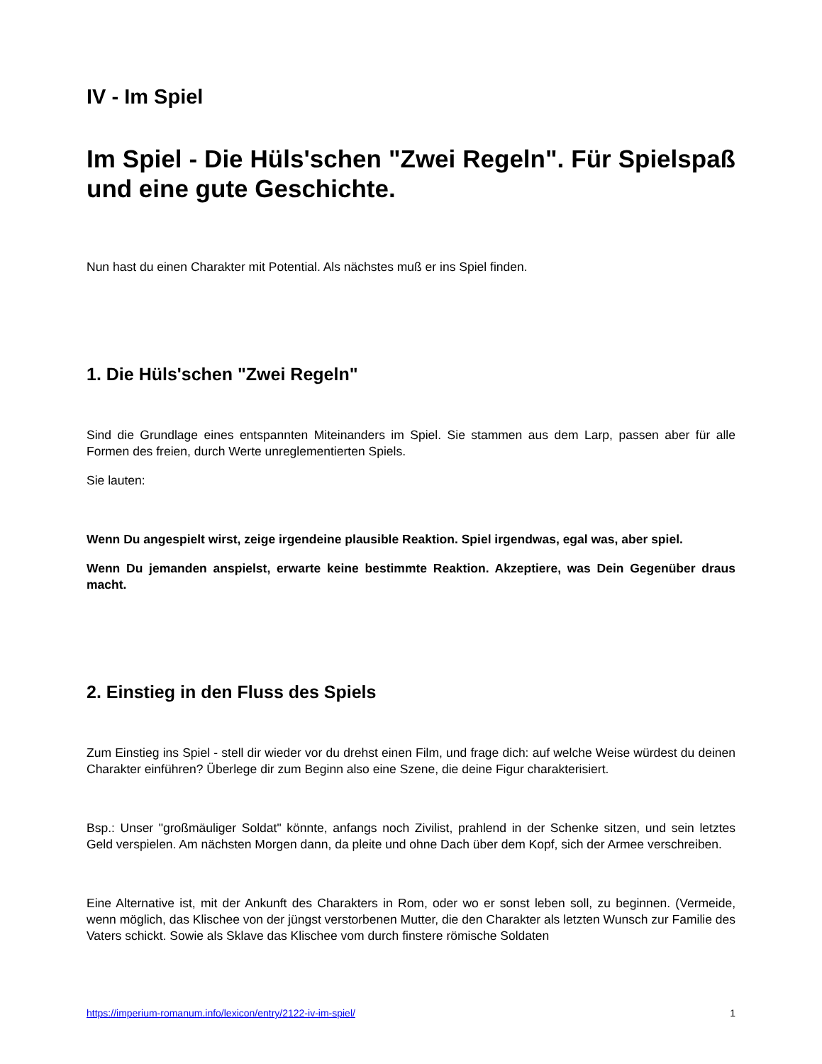IV - Im Spiel
Im Spiel - Die Hüls'schen "Zwei Regeln". Für Spielspaß und eine gute Geschichte.
Nun hast du einen Charakter mit Potential. Als nächstes muß er ins Spiel finden.
1. Die Hüls'schen "Zwei Regeln"
Sind die Grundlage eines entspannten Miteinanders im Spiel. Sie stammen aus dem Larp, passen aber für alle Formen des freien, durch Werte unreglementierten Spiels.
Sie lauten:
Wenn Du angespielt wirst, zeige irgendeine plausible Reaktion. Spiel irgendwas, egal was, aber spiel.
Wenn Du jemanden anspielst, erwarte keine bestimmte Reaktion. Akzeptiere, was Dein Gegenüber draus macht.
2. Einstieg in den Fluss des Spiels
Zum Einstieg ins Spiel - stell dir wieder vor du drehst einen Film, und frage dich: auf welche Weise würdest du deinen Charakter einführen? Überlege dir zum Beginn also eine Szene, die deine Figur charakterisiert.
Bsp.: Unser "großmäuliger Soldat" könnte, anfangs noch Zivilist, prahlend in der Schenke sitzen, und sein letztes Geld verspielen. Am nächsten Morgen dann, da pleite und ohne Dach über dem Kopf, sich der Armee verschreiben.
Eine Alternative ist, mit der Ankunft des Charakters in Rom, oder wo er sonst leben soll, zu beginnen. (Vermeide, wenn möglich, das Klischee von der jüngst verstorbenen Mutter, die den Charakter als letzten Wunsch zur Familie des Vaters schickt. Sowie als Sklave das Klischee vom durch finstere römische Soldaten
https://imperium-romanum.info/lexicon/entry/2122-iv-im-spiel/ 1